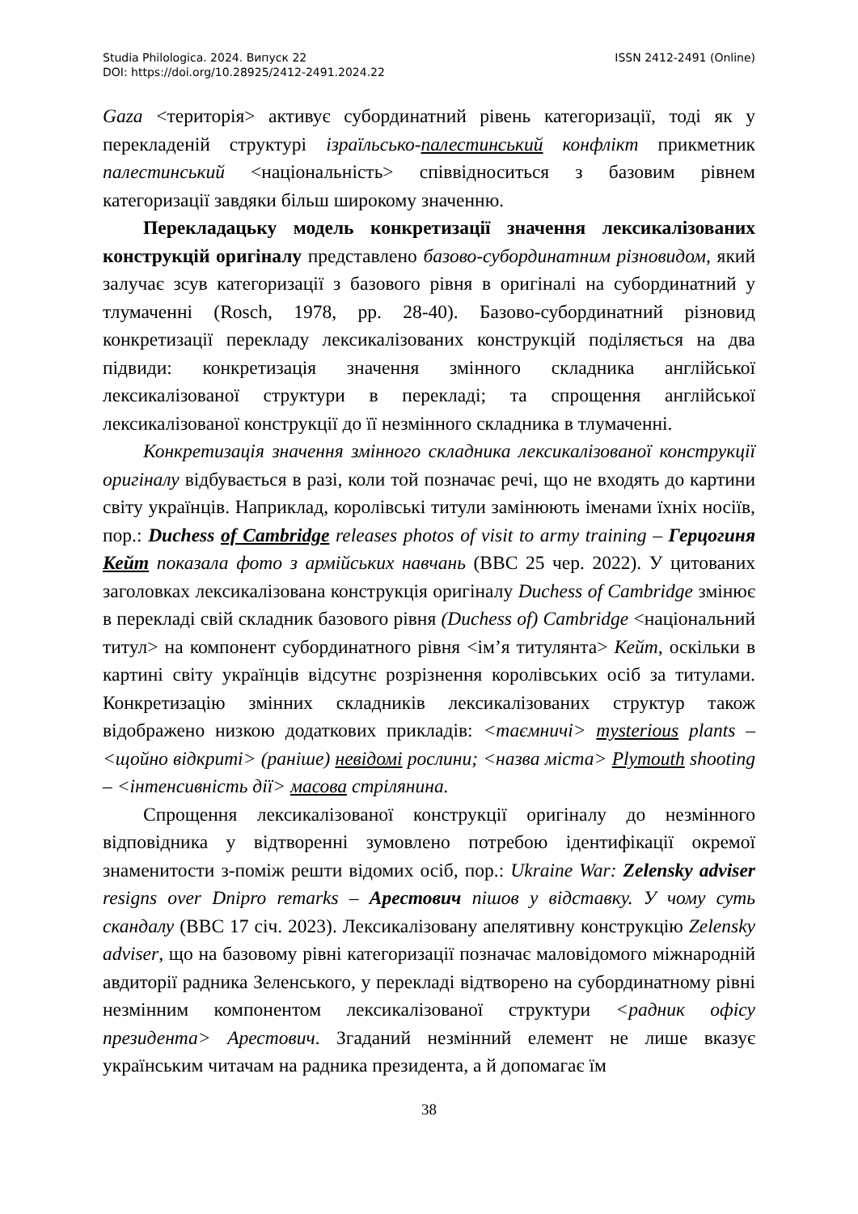Studia Philologica. 2024. Випуск 22 ISSN 2412-2491 (Online)
DOI: https://doi.org/10.28925/2412-2491.2024.22
Gaza <територія> активує субординатний рівень категоризації, тоді як у перекладеній структурі ізраїльсько-палестинський конфлікт прикметник палестинський <національність> співвідноситься з базовим рівнем категоризації завдяки більш широкому значенню.
Перекладацьку модель конкретизації значення лексикалізованих конструкцій оригіналу представлено базово-субординатним різновидом, який залучає зсув категоризації з базового рівня в оригіналі на субординатний у тлумаченні (Rosch, 1978, pp. 28-40). Базово-субординатний різновид конкретизації перекладу лексикалізованих конструкцій поділяється на два підвиди: конкретизація значення змінного складника англійської лексикалізованої структури в перекладі; та спрощення англійської лексикалізованої конструкції до її незмінного складника в тлумаченні.
Конкретизація значення змінного складника лексикалізованої конструкції оригіналу відбувається в разі, коли той позначає речі, що не входять до картини світу українців. Наприклад, королівські титули замінюють іменами їхніх носіїв, пор.: Duchess of Cambridge releases photos of visit to army training – Герцогиня Кейт показала фото з армійських навчань (BBC 25 чер. 2022). У цитованих заголовках лексикалізована конструкція оригіналу Duchess of Cambridge змінює в перекладі свій складник базового рівня (Duchess of) Cambridge <національний титул> на компонент субординатного рівня <ім’я титулянта> Кейт, оскільки в картині світу українців відсутнє розрізнення королівських осіб за титулами. Конкретизацію змінних складників лексикалізованих структур також відображено низкою додаткових прикладів: <таємничі> mysterious plants – <щойно відкриті> (раніше) невідомі рослини; <назва міста> Plymouth shooting – <інтенсивність дії> масова стрілянина.
Спрощення лексикалізованої конструкції оригіналу до незмінного відповідника у відтворенні зумовлено потребою ідентифікації окремої знаменитости з-поміж решти відомих осіб, пор.: Ukraine War: Zelensky adviser resigns over Dnipro remarks – Арестович пішов у відставку. У чому суть скандалу (BBC 17 січ. 2023). Лексикалізовану апелятивну конструкцію Zelensky adviser, що на базовому рівні категоризації позначає маловідомого міжнародній авдиторії радника Зеленського, у перекладі відтворено на субординатному рівні незмінним компонентом лексикалізованої структури <радник офісу президента> Арестович. Згаданий незмінний елемент не лише вказує українським читачам на радника президента, а й допомагає їм
38